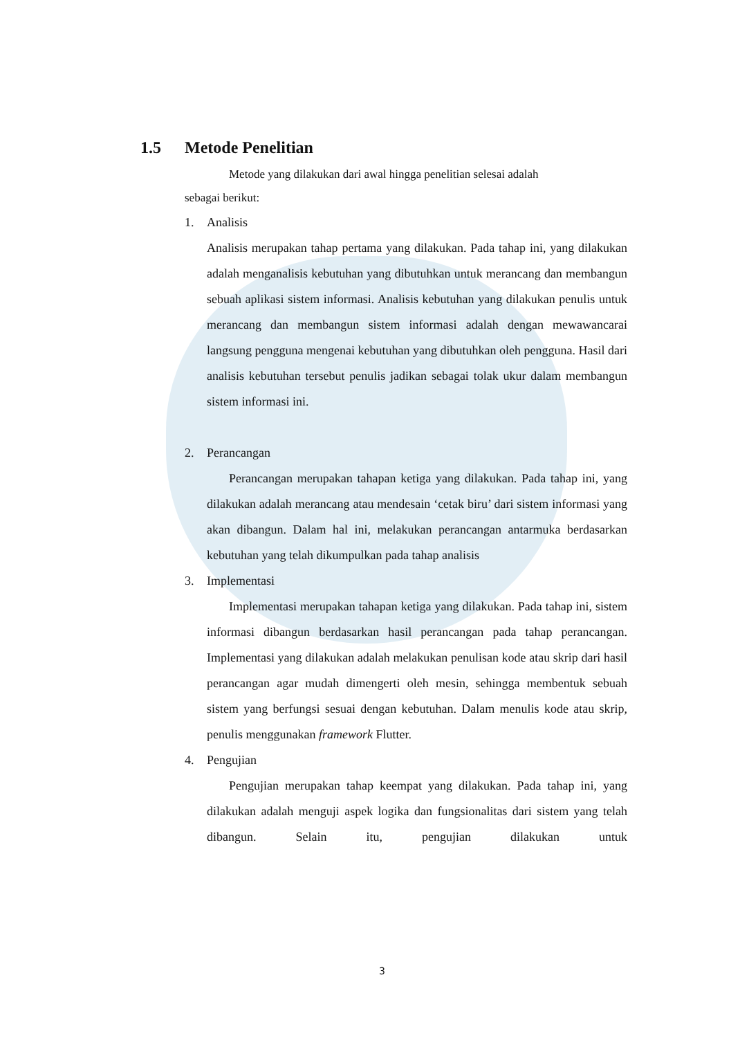1.5 Metode Penelitian
Metode yang dilakukan dari awal hingga penelitian selesai adalah
sebagai berikut:
1. Analisis
Analisis merupakan tahap pertama yang dilakukan. Pada tahap ini, yang dilakukan adalah menganalisis kebutuhan yang dibutuhkan untuk merancang dan membangun sebuah aplikasi sistem informasi. Analisis kebutuhan yang dilakukan penulis untuk merancang dan membangun sistem informasi adalah dengan mewawancarai langsung pengguna mengenai kebutuhan yang dibutuhkan oleh pengguna. Hasil dari analisis kebutuhan tersebut penulis jadikan sebagai tolak ukur dalam membangun sistem informasi ini.
2. Perancangan
Perancangan merupakan tahapan ketiga yang dilakukan. Pada tahap ini, yang dilakukan adalah merancang atau mendesain ‘cetak biru’ dari sistem informasi yang akan dibangun. Dalam hal ini, melakukan perancangan antarmuka berdasarkan kebutuhan yang telah dikumpulkan pada tahap analisis
3. Implementasi
Implementasi merupakan tahapan ketiga yang dilakukan. Pada tahap ini, sistem informasi dibangun berdasarkan hasil perancangan pada tahap perancangan. Implementasi yang dilakukan adalah melakukan penulisan kode atau skrip dari hasil perancangan agar mudah dimengerti oleh mesin, sehingga membentuk sebuah sistem yang berfungsi sesuai dengan kebutuhan. Dalam menulis kode atau skrip, penulis menggunakan framework Flutter.
4. Pengujian
Pengujian merupakan tahap keempat yang dilakukan. Pada tahap ini, yang dilakukan adalah menguji aspek logika dan fungsionalitas dari sistem yang telah dibangun. Selain itu, pengujian dilakukan untuk
3